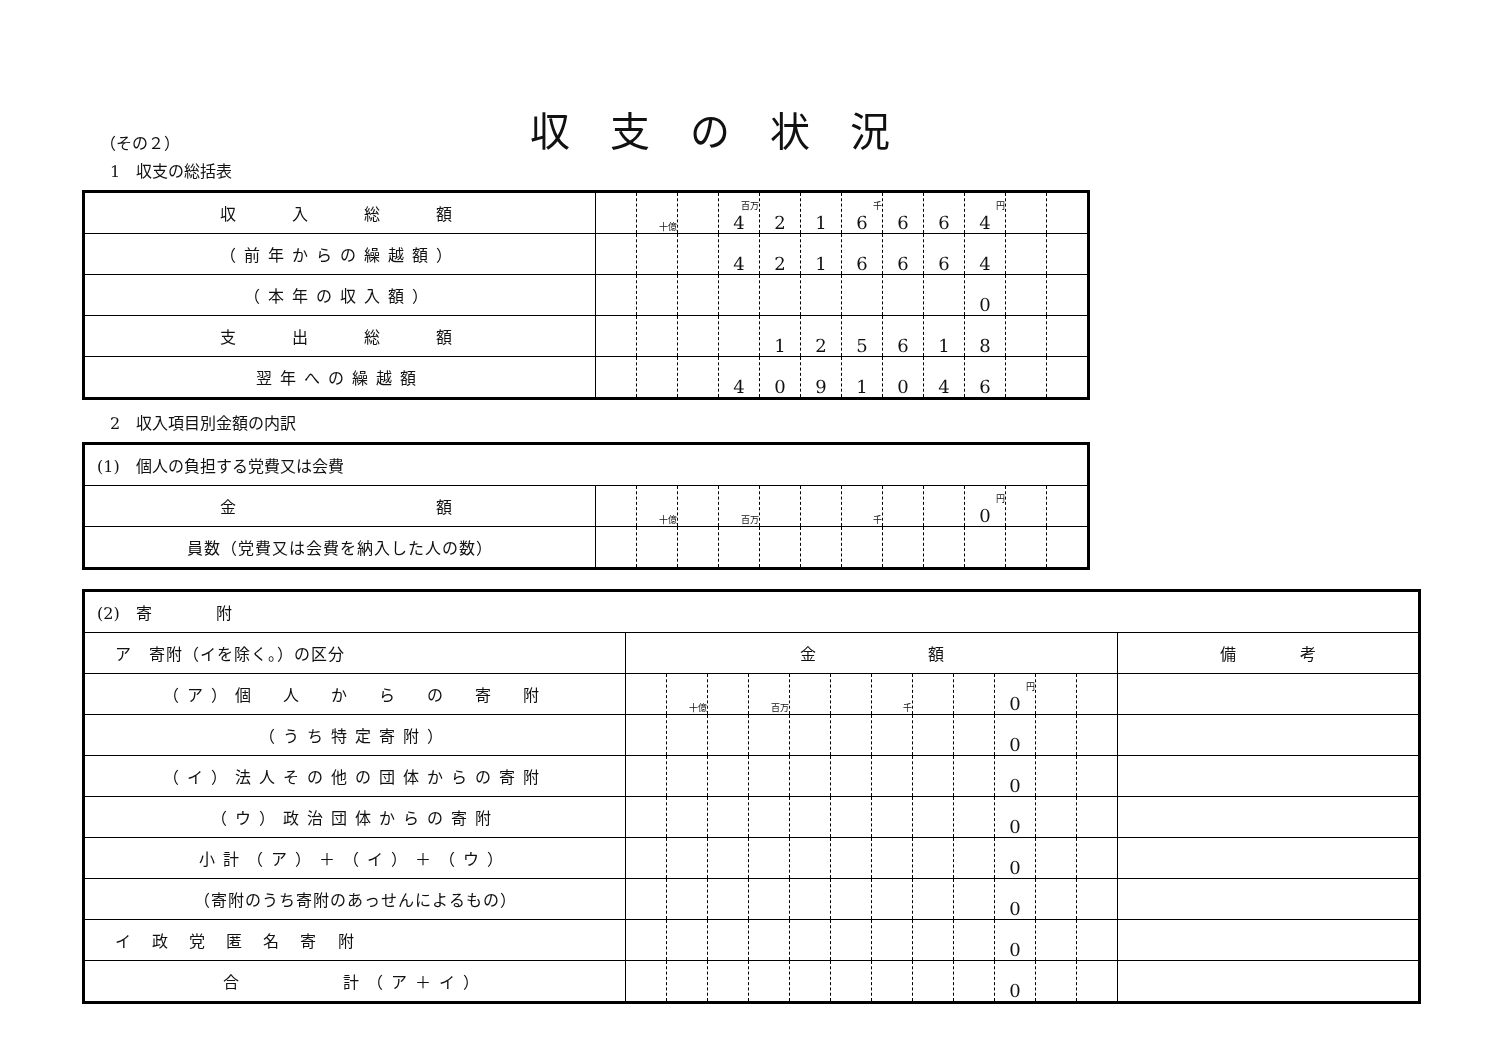収支の状況
（その２）
1　収支の総括表
| 収 入 総 額 | | 十億 | | 百万 4 | 2 | 1 | 千 6 | 6 | 6 | 円 4 | | |
| （前年からの繰越額） | | | | 4 | 2 | 1 | 6 | 6 | 6 | 4 | | |
| （本年の収入額） | | | | | | | | | | 0 | | |
| 支 出 総 額 | | | | | 1 | 2 | 5 | 6 | 1 | 8 | | |
| 翌年への繰越額 | | | | 4 | 0 | 9 | 1 | 0 | 4 | 6 | | |
2　収入項目別金額の内訳
| (1) 個人の負担する党費又は会費 | | | | | | | | | | | | |
| 金 額 | | 十億 | | 百万 | | | 千 | | | 円 0 | | |
| 員数（党費又は会費を納入した人の数） | | | | | | | | | | | | |
| (2) 寄 附 | | | | | | | | | | | | | |
| ア 寄附（イを除く。）の区分 | 金 額 | | | | | | | | | | | | 備 考 |
| （ア）個 人 か ら の 寄 附 | | 十億 | | 百万 | | | 千 | | | 円 0 | | | |
| （うち特定寄附） | | | | | | | | | | 0 | | | |
| （イ）法人その他の団体からの寄附 | | | | | | | | | | 0 | | | |
| （ウ）政治団体からの寄附 | | | | | | | | | | 0 | | | |
| 小計（ア）＋（イ）＋（ウ） | | | | | | | | | | 0 | | | |
| （寄附のうち寄附のあっせんによるもの） | | | | | | | | | | 0 | | | |
| イ 政 党 匿 名 寄 附 | | | | | | | | | | 0 | | | |
| 合 計（ア＋イ） | | | | | | | | | | 0 | | | |